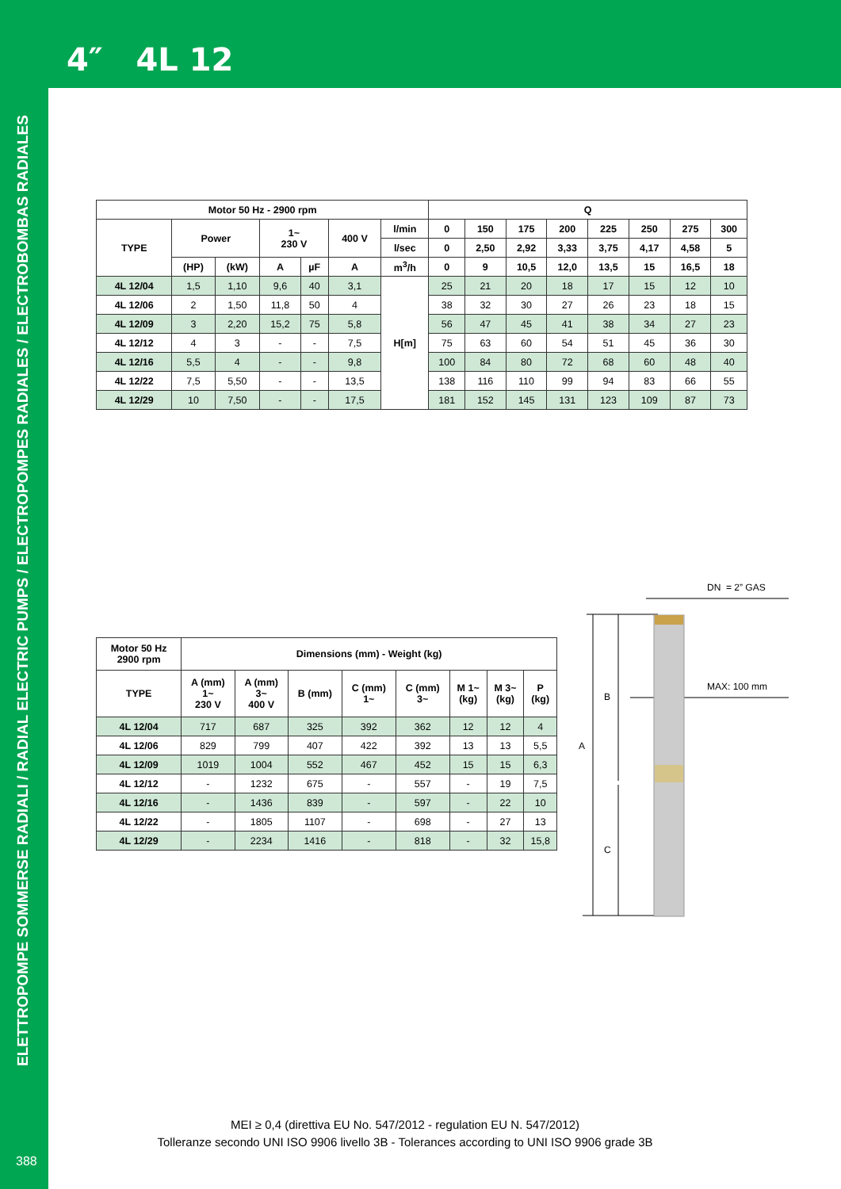4″ 4L 12
ELETTROPOMPE SOMMERSE RADIALI / RADIAL ELECTRIC PUMPS / ELECTROPOMPES RADIALES / ELECTROBOMBAS RADIALES
| Motor 50 Hz - 2900 rpm | | | | | | | Q | | | | | | | |
| --- | --- | --- | --- | --- | --- | --- | --- | --- | --- | --- | --- | --- | --- | --- |
| TYPE | Power | | 1~ 230 V | | 400 V | l/min | 0 | 150 | 175 | 200 | 225 | 250 | 275 | 300 |
| | | | | | | l/sec | 0 | 2,50 | 2,92 | 3,33 | 3,75 | 4,17 | 4,58 | 5 |
| | (HP) | (kW) | A | µF | A | m<sup>3</sup>/h | 0 | 9 | 10,5 | 12,0 | 13,5 | 15 | 16,5 | 18 |
| 4L 12/04 | 1,5 | 1,10 | 9,6 | 40 | 3,1 | H[m] | 25 | 21 | 20 | 18 | 17 | 15 | 12 | 10 |
| 4L 12/06 | 2 | 1,50 | 11,8 | 50 | 4 | | 38 | 32 | 30 | 27 | 26 | 23 | 18 | 15 |
| 4L 12/09 | 3 | 2,20 | 15,2 | 75 | 5,8 | | 56 | 47 | 45 | 41 | 38 | 34 | 27 | 23 |
| 4L 12/12 | 4 | 3 | - | - | 7,5 | | 75 | 63 | 60 | 54 | 51 | 45 | 36 | 30 |
| 4L 12/16 | 5,5 | 4 | - | - | 9,8 | | 100 | 84 | 80 | 72 | 68 | 60 | 48 | 40 |
| 4L 12/22 | 7,5 | 5,50 | - | - | 13,5 | | 138 | 116 | 110 | 99 | 94 | 83 | 66 | 55 |
| 4L 12/29 | 10 | 7,50 | - | - | 17,5 | | 181 | 152 | 145 | 131 | 123 | 109 | 87 | 73 |
| Motor 50 Hz 2900 rpm | Dimensions (mm) - Weight (kg) | | | | | | | |
| --- | --- | --- | --- | --- | --- | --- | --- | --- |
| TYPE | A (mm) 1~ 230 V | A (mm) 3~ 400 V | B (mm) | C (mm) 1~ | C (mm) 3~ | M 1~ (kg) | M 3~ (kg) | P (kg) |
| 4L 12/04 | 717 | 687 | 325 | 392 | 362 | 12 | 12 | 4 |
| 4L 12/06 | 829 | 799 | 407 | 422 | 392 | 13 | 13 | 5,5 |
| 4L 12/09 | 1019 | 1004 | 552 | 467 | 452 | 15 | 15 | 6,3 |
| 4L 12/12 | - | 1232 | 675 | - | 557 | - | 19 | 7,5 |
| 4L 12/16 | - | 1436 | 839 | - | 597 | - | 22 | 10 |
| 4L 12/22 | - | 1805 | 1107 | - | 698 | - | 27 | 13 |
| 4L 12/29 | - | 2234 | 1416 | - | 818 | - | 32 | 15,8 |
DN = 2” GAS
MAX: 100 mm
B
A
C
MEI ≥ 0,4 (direttiva EU No. 547/2012 - regulation EU N. 547/2012)
Tolleranze secondo UNI ISO 9906 livello 3B - Tolerances according to UNI ISO 9906 grade 3B
388